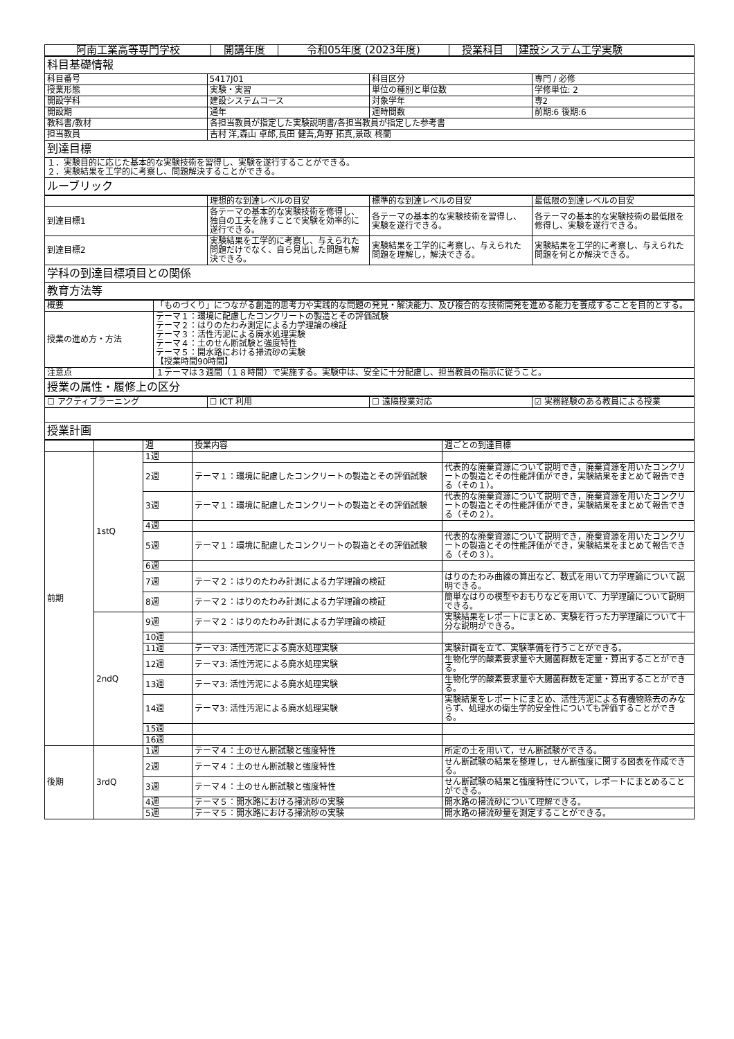| 阿南工業高等専門学校 | 開講年度 | 令和05年度 (2023年度) | 授業科目 | 建設システム工学実験 |
| 科目基礎情報 | | | |
| 科目番号 | 5417J01 | 科目区分 | 専門 / 必修 |
| 授業形態 | 実験・実習 | 単位の種別と単位数 | 学修単位: 2 |
| 開設学科 | 建設システムコース | 対象学年 | 専2 |
| 開設期 | 通年 | 週時間数 | 前期:6 後期:6 |
| 教科書/教材 | 各担当教員が指定した実験説明書/各担当教員が指定した参考書 | | |
| 担当教員 | 吉村 洋,森山 卓郎,長田 健吾,角野 拓真,景政 柊蘭 | | |
| 到達目標 | | | |
| １．実験目的に応じた基本的な実験技術を習得し、実験を遂行することができる。 ２．実験結果を工学的に考察し、問題解決することができる。 | | | |
| ルーブリック | | | |
| | 理想的な到達レベルの目安 | 標準的な到達レベルの目安 | 最低限の到達レベルの目安 |
| 到達目標1 | 各テーマの基本的な実験技術を修得し、独自の工夫を施すことで実験を効率的に遂行できる。 | 各テーマの基本的な実験技術を習得し、実験を遂行できる。 | 各テーマの基本的な実験技術の最低限を修得し、実験を遂行できる。 |
| 到達目標2 | 実験結果を工学的に考察し、与えられた問題だけでなく、自ら見出した問題も解決できる。 | 実験結果を工学的に考察し、与えられた問題を理解し，解決できる。 | 実験結果を工学的に考察し、与えられた問題を何とか解決できる。 |
| 学科の到達目標項目との関係 | | | |
| 教育方法等 | | | |
| 概要 | 「ものづくり」につながる創造的思考力や実践的な問題の発見・解決能力、及び複合的な技術開発を進める能力を養成することを目的とする。 |
| 授業の進め方・方法 | テーマ１：環境に配慮したコンクリートの製造とその評価試験 テーマ２：はりのたわみ測定による力学理論の検証 テーマ３：活性汚泥による廃水処理実験 テーマ４：土のせん断試験と強度特性 テーマ５：開水路における掃流砂の実験 【授業時間90時間】 |
| 注意点 | １テーマは３週間（１８時間）で実施する。実験中は、安全に十分配慮し、担当教員の指示に従うこと。 |
| 授業の属性・履修上の区分 | |
| ☐ アクティブラーニング | ☐ ICT 利用 | ☐ 遠隔授業対応 | ☑ 実務経験のある教員による授業 |
| 授業計画 | | | |
| | | 週 | 授業内容 | 週ごとの到達目標 |
| 前期 | 1stQ | 1週 | | |
| | | 2週 | テーマ１：環境に配慮したコンクリートの製造とその評価試験 | 代表的な廃棄資源について説明でき，廃棄資源を用いたコンクリートの製造とその性能評価ができ，実験結果をまとめて報告できる（その１）。 |
| | | 3週 | テーマ１：環境に配慮したコンクリートの製造とその評価試験 | 代表的な廃棄資源について説明でき，廃棄資源を用いたコンクリートの製造とその性能評価ができ，実験結果をまとめて報告できる（その２）。 |
| | | 4週 | | |
| | | 5週 | テーマ１：環境に配慮したコンクリートの製造とその評価試験 | 代表的な廃棄資源について説明でき，廃棄資源を用いたコンクリートの製造とその性能評価ができ，実験結果をまとめて報告できる（その３）。 |
| | | 6週 | | |
| | | 7週 | テーマ２：はりのたわみ計測による力学理論の検証 | はりのたわみ曲線の算出など、数式を用いて力学理論について説明できる。 |
| | | 8週 | テーマ２：はりのたわみ計測による力学理論の検証 | 簡単なはりの模型やおもりなどを用いて、力学理論について説明できる。 |
| | 2ndQ | 9週 | テーマ２：はりのたわみ計測による力学理論の検証 | 実験結果をレポートにまとめ、実験を行った力学理論について十分な説明ができる。 |
| | | 10週 | | |
| | | 11週 | テーマ3: 活性汚泥による廃水処理実験 | 実験計画を立て、実験準備を行うことができる。 |
| | | 12週 | テーマ3: 活性汚泥による廃水処理実験 | 生物化学的酸素要求量や大腸菌群数を定量・算出することができる。 |
| | | 13週 | テーマ3: 活性汚泥による廃水処理実験 | 生物化学的酸素要求量や大腸菌群数を定量・算出することができる。 |
| | | 14週 | テーマ3: 活性汚泥による廃水処理実験 | 実験結果をレポートにまとめ、活性汚泥による有機物除去のみならず、処理水の衛生学的安全性についても評価することができる。 |
| | | 15週 | | |
| | | 16週 | | |
| 後期 | 3rdQ | 1週 | テーマ４：土のせん断試験と強度特性 | 所定の土を用いて，せん断試験ができる。 |
| | | 2週 | テーマ４：土のせん断試験と強度特性 | せん断試験の結果を整理し，せん断強度に関する図表を作成できる。 |
| | | 3週 | テーマ４：土のせん断試験と強度特性 | せん断試験の結果と強度特性について，レポートにまとめることができる。 |
| | | 4週 | テーマ５：開水路における掃流砂の実験 | 開水路の掃流砂について理解できる。 |
| | | 5週 | テーマ５：開水路における掃流砂の実験 | 開水路の掃流砂量を測定することができる。 |